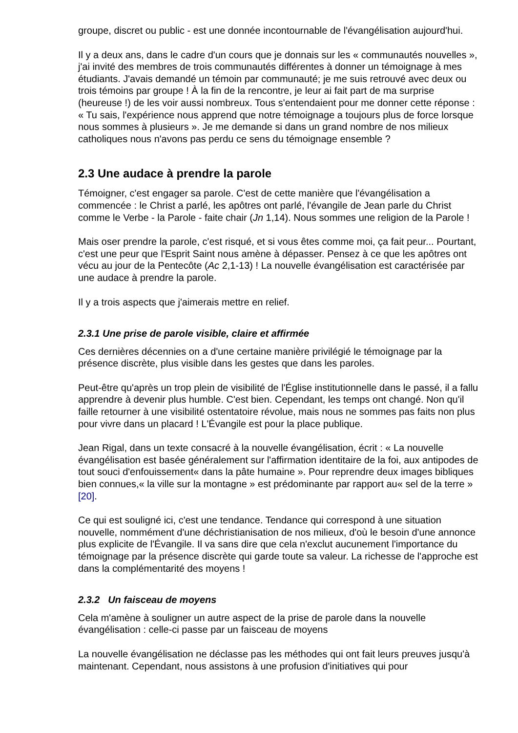groupe, discret ou public - est une donnée incontournable de l'évangélisation aujourd'hui.
Il y a deux ans, dans le cadre d'un cours que je donnais sur les « communautés nouvelles », j'ai invité des membres de trois communautés différentes à donner un témoignage à mes étudiants. J'avais demandé un témoin par communauté; je me suis retrouvé avec deux ou trois témoins par groupe ! À la fin de la rencontre, je leur ai fait part de ma surprise (heureuse !) de les voir aussi nombreux. Tous s'entendaient pour me donner cette réponse : « Tu sais, l'expérience nous apprend que notre témoignage a toujours plus de force lorsque nous sommes à plusieurs ». Je me demande si dans un grand nombre de nos milieux catholiques nous n'avons pas perdu ce sens du témoignage ensemble ?
2.3 Une audace à prendre la parole
Témoigner, c'est engager sa parole. C'est de cette manière que l'évangélisation a commencée : le Christ a parlé, les apôtres ont parlé, l'évangile de Jean parle du Christ comme le Verbe - la Parole - faite chair (Jn 1,14). Nous sommes une religion de la Parole !
Mais oser prendre la parole, c'est risqué, et si vous êtes comme moi, ça fait peur... Pourtant, c'est une peur que l'Esprit Saint nous amène à dépasser. Pensez à ce que les apôtres ont vécu au jour de la Pentecôte (Ac 2,1-13) ! La nouvelle évangélisation est caractérisée par une audace à prendre la parole.
Il y a trois aspects que j'aimerais mettre en relief.
2.3.1 Une prise de parole visible, claire et affirmée
Ces dernières décennies on a d'une certaine manière privilégié le témoignage par la présence discrète, plus visible dans les gestes que dans les paroles.
Peut-être qu'après un trop plein de visibilité de l'Église institutionnelle dans le passé, il a fallu apprendre à devenir plus humble. C'est bien. Cependant, les temps ont changé. Non qu'il faille retourner à une visibilité ostentatoire révolue, mais nous ne sommes pas faits non plus pour vivre dans un placard ! L'Évangile est pour la place publique.
Jean Rigal, dans un texte consacré à la nouvelle évangélisation, écrit : « La nouvelle évangélisation est basée généralement sur l'affirmation identitaire de la foi, aux antipodes de tout souci d'enfouissement« dans la pâte humaine ». Pour reprendre deux images bibliques bien connues,« la ville sur la montagne » est prédominante par rapport au« sel de la terre » [20].
Ce qui est souligné ici, c'est une tendance. Tendance qui correspond à une situation nouvelle, nommément d'une déchristianisation de nos milieux, d'où le besoin d'une annonce plus explicite de l'Évangile. Il va sans dire que cela n'exclut aucunement l'importance du témoignage par la présence discrète qui garde toute sa valeur. La richesse de l'approche est dans la complémentarité des moyens !
2.3.2 Un faisceau de moyens
Cela m'amène à souligner un autre aspect de la prise de parole dans la nouvelle évangélisation : celle-ci passe par un faisceau de moyens
La nouvelle évangélisation ne déclasse pas les méthodes qui ont fait leurs preuves jusqu'à maintenant. Cependant, nous assistons à une profusion d'initiatives qui pour